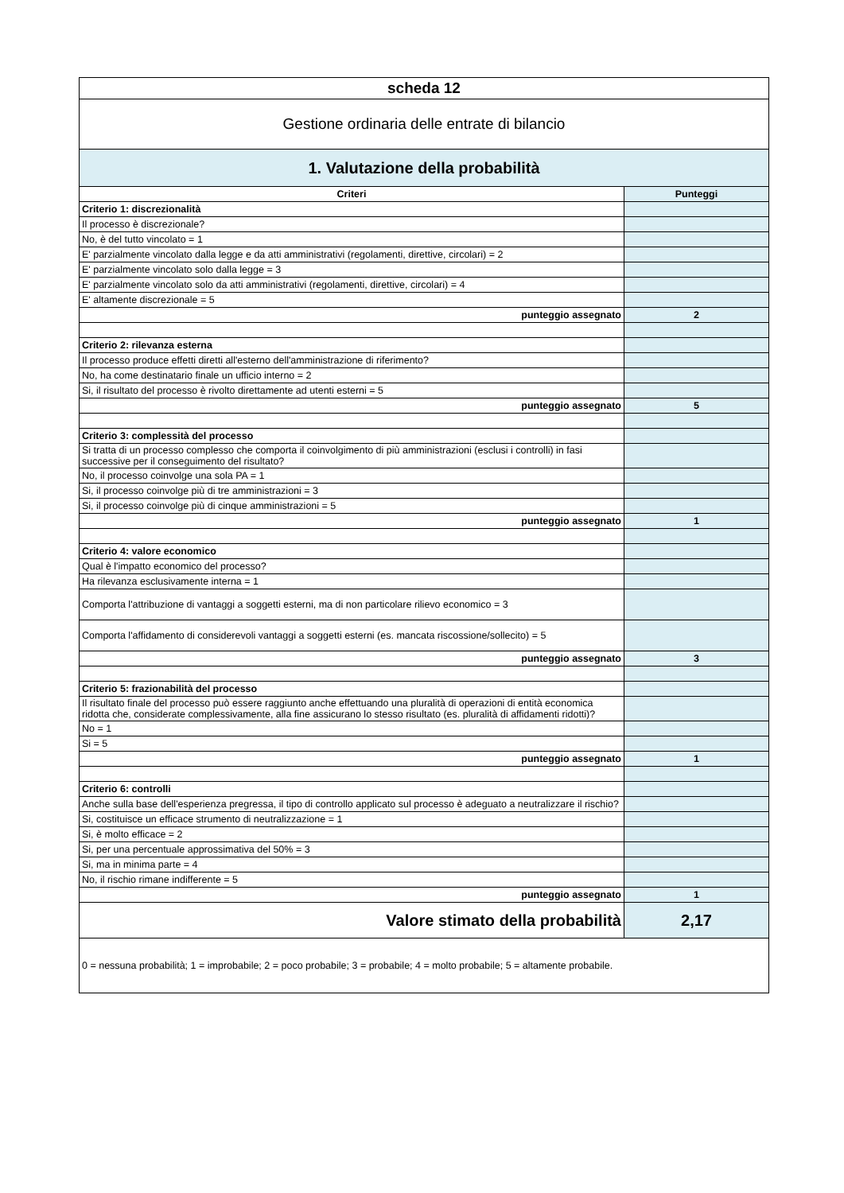| scheda 12 | |
| Gestione ordinaria delle entrate di bilancio | |
| 1. Valutazione della probabilità | |
| Criteri | Punteggi |
| Criterio 1: discrezionalità | |
| Il processo è discrezionale? | |
| No, è del tutto vincolato = 1 | |
| E' parzialmente vincolato dalla legge e da atti amministrativi (regolamenti, direttive, circolari) = 2 | |
| E' parzialmente vincolato solo dalla legge = 3 | |
| E' parzialmente vincolato solo da atti amministrativi (regolamenti, direttive, circolari) = 4 | |
| E' altamente discrezionale = 5 | |
| punteggio assegnato | 2 |
| Criterio 2: rilevanza esterna | |
| Il processo produce effetti diretti all'esterno dell'amministrazione di riferimento? | |
| No, ha come destinatario finale un ufficio interno = 2 | |
| Si, il risultato del processo è rivolto direttamente ad utenti esterni = 5 | |
| punteggio assegnato | 5 |
| Criterio 3: complessità del processo | |
| Si tratta di un processo complesso che comporta il coinvolgimento di più amministrazioni (esclusi i controlli) in fasi successive per il conseguimento del risultato? | |
| No, il processo coinvolge una sola PA = 1 | |
| Si, il processo coinvolge più di tre amministrazioni = 3 | |
| Si, il processo coinvolge più di cinque amministrazioni = 5 | |
| punteggio assegnato | 1 |
| Criterio 4: valore economico | |
| Qual è l'impatto economico del processo? | |
| Ha rilevanza esclusivamente interna = 1 | |
| Comporta l'attribuzione di vantaggi a soggetti esterni, ma di non particolare rilievo economico = 3 | |
| Comporta l'affidamento di considerevoli vantaggi a soggetti esterni (es. mancata riscossione/sollecito) = 5 | |
| punteggio assegnato | 3 |
| Criterio 5: frazionabilità del processo | |
| Il risultato finale del processo può essere raggiunto anche effettuando una pluralità di operazioni di entità economica ridotta che, considerate complessivamente, alla fine assicurano lo stesso risultato (es. pluralità di affidamenti ridotti)? | |
| No = 1 | |
| Si = 5 | |
| punteggio assegnato | 1 |
| Criterio 6: controlli | |
| Anche sulla base dell'esperienza pregressa, il tipo di controllo applicato sul processo è adeguato a neutralizzare il rischio? | |
| Si, costituisce un efficace strumento di neutralizzazione = 1 | |
| Si, è molto efficace = 2 | |
| Si, per una percentuale approssimativa del 50% = 3 | |
| Si, ma in minima parte = 4 | |
| No, il rischio rimane indifferente = 5 | |
| punteggio assegnato | 1 |
| Valore stimato della probabilità | 2,17 |
| 0 = nessuna probabilità; 1 = improbabile; 2 = poco probabile; 3 = probabile; 4 = molto probabile; 5 = altamente probabile. | |